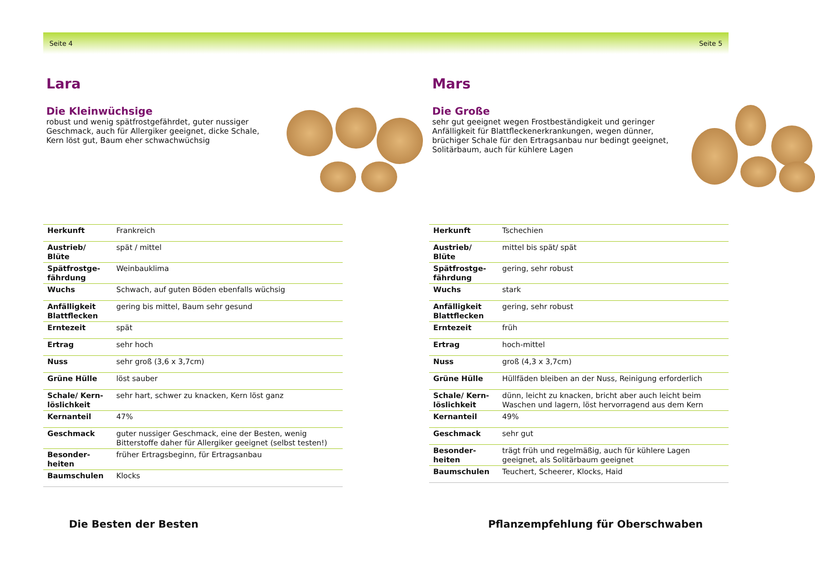Seite 4 Seite 5
Lara
Die Kleinwüchsige
robust und wenig spätfrostgefährdet, guter nussiger Geschmack, auch für Allergiker geeignet, dicke Schale, Kern löst gut, Baum eher schwachwüchsig
| Herkunft | Frankreich |
| Austrieb/ Blüte | spät / mittel |
| Spätfrostge-fährdung | Weinbauklima |
| Wuchs | Schwach, auf guten Böden ebenfalls wüchsig |
| Anfälligkeit Blattflecken | gering bis mittel, Baum sehr gesund |
| Erntezeit | spät |
| Ertrag | sehr hoch |
| Nuss | sehr groß (3,6 x 3,7cm) |
| Grüne Hülle | löst sauber |
| Schale/ Kern-löslichkeit | sehr hart, schwer zu knacken, Kern löst ganz |
| Kernanteil | 47% |
| Geschmack | guter nussiger Geschmack, eine der Besten, wenig Bitterstoffe daher für Allergiker geeignet (selbst testen!) |
| Besonder-heiten | früher Ertragsbeginn, für Ertragsanbau |
| Baumschulen | Klocks |
Mars
Die Große
sehr gut geeignet wegen Frostbeständigkeit und geringer Anfälligkeit für Blattfleckenerkrankungen, wegen dünner, brüchiger Schale für den Ertragsanbau nur bedingt geeignet, Solitärbaum, auch für kühlere Lagen
| Herkunft | Tschechien |
| Austrieb/ Blüte | mittel bis spät/ spät |
| Spätfrostge-fährdung | gering, sehr robust |
| Wuchs | stark |
| Anfälligkeit Blattflecken | gering, sehr robust |
| Erntezeit | früh |
| Ertrag | hoch-mittel |
| Nuss | groß (4,3 x 3,7cm) |
| Grüne Hülle | Hüllfäden bleiben an der Nuss, Reinigung erforderlich |
| Schale/ Kern-löslichkeit | dünn, leicht zu knacken, bricht aber auch leicht beim Waschen und lagern, löst hervorragend aus dem Kern |
| Kernanteil | 49% |
| Geschmack | sehr gut |
| Besonder-heiten | trägt früh und regelmäßig, auch für kühlere Lagen geeignet, als Solitärbaum geeignet |
| Baumschulen | Teuchert, Scheerer, Klocks, Haid |
Die Besten der Besten Pflanzempfehlung für Oberschwaben